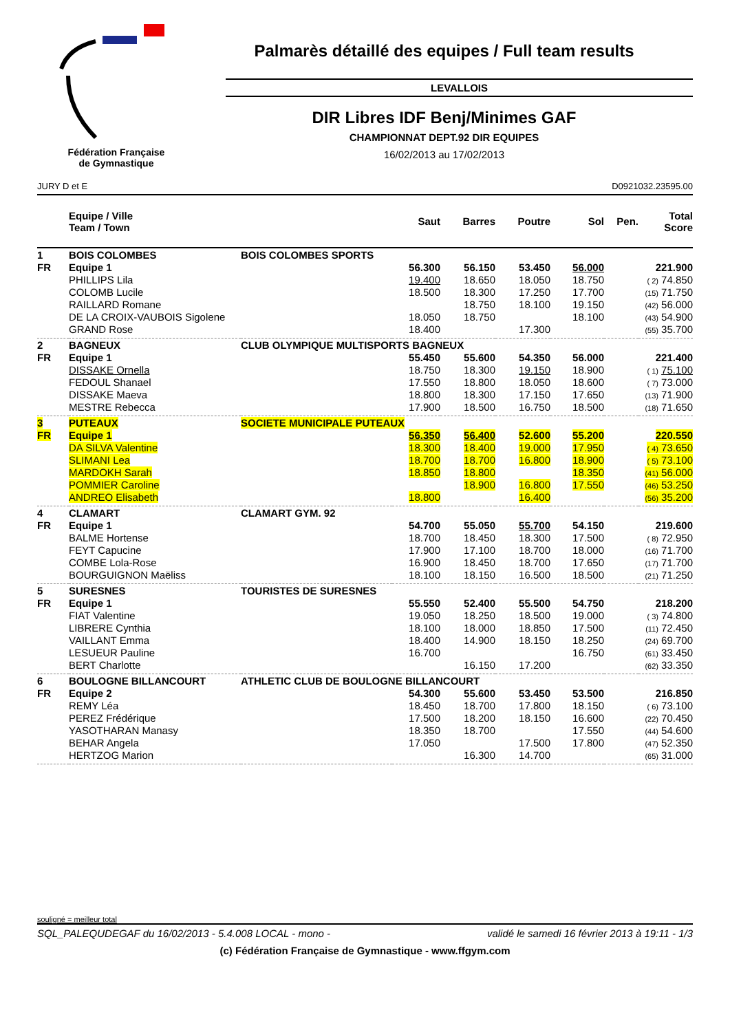Fédération Française
de Gymnastique
Palmarès détaillé des equipes / Full team results
LEVALLOIS
DIR Libres IDF Benj/Minimes GAF
CHAMPIONNAT DEPT.92 DIR EQUIPES
16/02/2013 au 17/02/2013
JURY D et E D0921032.23595.00
| | Equipe / Ville Team / Town | | Saut | Barres | Poutre | Sol | Pen. | Total Score |
| --- | --- | --- | --- | --- | --- | --- | --- | --- |
| 1 | BOIS COLOMBES | BOIS COLOMBES SPORTS | | | | | | |
| FR | Equipe 1 | | 56.300 | 56.150 | 53.450 | 56.000 | | 221.900 |
| | PHILLIPS Lila | | 19.400 | 18.650 | 18.050 | 18.750 | | ( 2) 74.850 |
| | COLOMB Lucile | | 18.500 | 18.300 | 17.250 | 17.700 | | (15) 71.750 |
| | RAILLARD Romane | | | 18.750 | 18.100 | 19.150 | | (42) 56.000 |
| | DE LA CROIX-VAUBOIS Sigolene | | 18.050 | 18.750 | | 18.100 | | (43) 54.900 |
| | GRAND Rose | | 18.400 | | 17.300 | | | (55) 35.700 |
| 2 | BAGNEUX | CLUB OLYMPIQUE MULTISPORTS BAGNEUX | | | | | | |
| FR | Equipe 1 | | 55.450 | 55.600 | 54.350 | 56.000 | | 221.400 |
| | DISSAKE Ornella | | 18.750 | 18.300 | 19.150 | 18.900 | | ( 1) 75.100 |
| | FEDOUL Shanael | | 17.550 | 18.800 | 18.050 | 18.600 | | ( 7) 73.000 |
| | DISSAKE Maeva | | 18.800 | 18.300 | 17.150 | 17.650 | | (13) 71.900 |
| | MESTRE Rebecca | | 17.900 | 18.500 | 16.750 | 18.500 | | (18) 71.650 |
| 3 | PUTEAUX | SOCIETE MUNICIPALE PUTEAUX | | | | | | |
| FR | Equipe 1 | | 56.350 | 56.400 | 52.600 | 55.200 | | 220.550 |
| | DA SILVA Valentine | | 18.300 | 18.400 | 19.000 | 17.950 | | ( 4) 73.650 |
| | SLIMANI Lea | | 18.700 | 18.700 | 16.800 | 18.900 | | ( 5) 73.100 |
| | MARDOKH Sarah | | 18.850 | 18.800 | | 18.350 | | (41) 56.000 |
| | POMMIER Caroline | | | 18.900 | 16.800 | 17.550 | | (46) 53.250 |
| | ANDREO Elisabeth | | 18.800 | | 16.400 | | | (56) 35.200 |
| 4 | CLAMART | CLAMART GYM. 92 | | | | | | |
| FR | Equipe 1 | | 54.700 | 55.050 | 55.700 | 54.150 | | 219.600 |
| | BALME Hortense | | 18.700 | 18.450 | 18.300 | 17.500 | | ( 8) 72.950 |
| | FEYT Capucine | | 17.900 | 17.100 | 18.700 | 18.000 | | (16) 71.700 |
| | COMBE Lola-Rose | | 16.900 | 18.450 | 18.700 | 17.650 | | (17) 71.700 |
| | BOURGUIGNON Maëliss | | 18.100 | 18.150 | 16.500 | 18.500 | | (21) 71.250 |
| 5 | SURESNES | TOURISTES DE SURESNES | | | | | | |
| FR | Equipe 1 | | 55.550 | 52.400 | 55.500 | 54.750 | | 218.200 |
| | FIAT Valentine | | 19.050 | 18.250 | 18.500 | 19.000 | | ( 3) 74.800 |
| | LIBRERE Cynthia | | 18.100 | 18.000 | 18.850 | 17.500 | | (11) 72.450 |
| | VAILLANT Emma | | 18.400 | 14.900 | 18.150 | 18.250 | | (24) 69.700 |
| | LESUEUR Pauline | | 16.700 | | | 16.750 | | (61) 33.450 |
| | BERT Charlotte | | | 16.150 | 17.200 | | | (62) 33.350 |
| 6 | BOULOGNE BILLANCOURT | ATHLETIC CLUB DE BOULOGNE BILLANCOURT | | | | | | |
| FR | Equipe 2 | | 54.300 | 55.600 | 53.450 | 53.500 | | 216.850 |
| | REMY Léa | | 18.450 | 18.700 | 17.800 | 18.150 | | ( 6) 73.100 |
| | PEREZ Frédérique | | 17.500 | 18.200 | 18.150 | 16.600 | | (22) 70.450 |
| | YASOTHARAN Manasy | | 18.350 | 18.700 | | 17.550 | | (44) 54.600 |
| | BEHAR Angela | | 17.050 | | 17.500 | 17.800 | | (47) 52.350 |
| | HERTZOG Marion | | | 16.300 | 14.700 | | | (65) 31.000 |
souligné = meilleur total
SQL_PALEQUDEGAF du 16/02/2013 - 5.4.008 LOCAL - mono - validé le samedi 16 février 2013 à 19:11 - 1/3
(c) Fédération Française de Gymnastique - www.ffgym.com